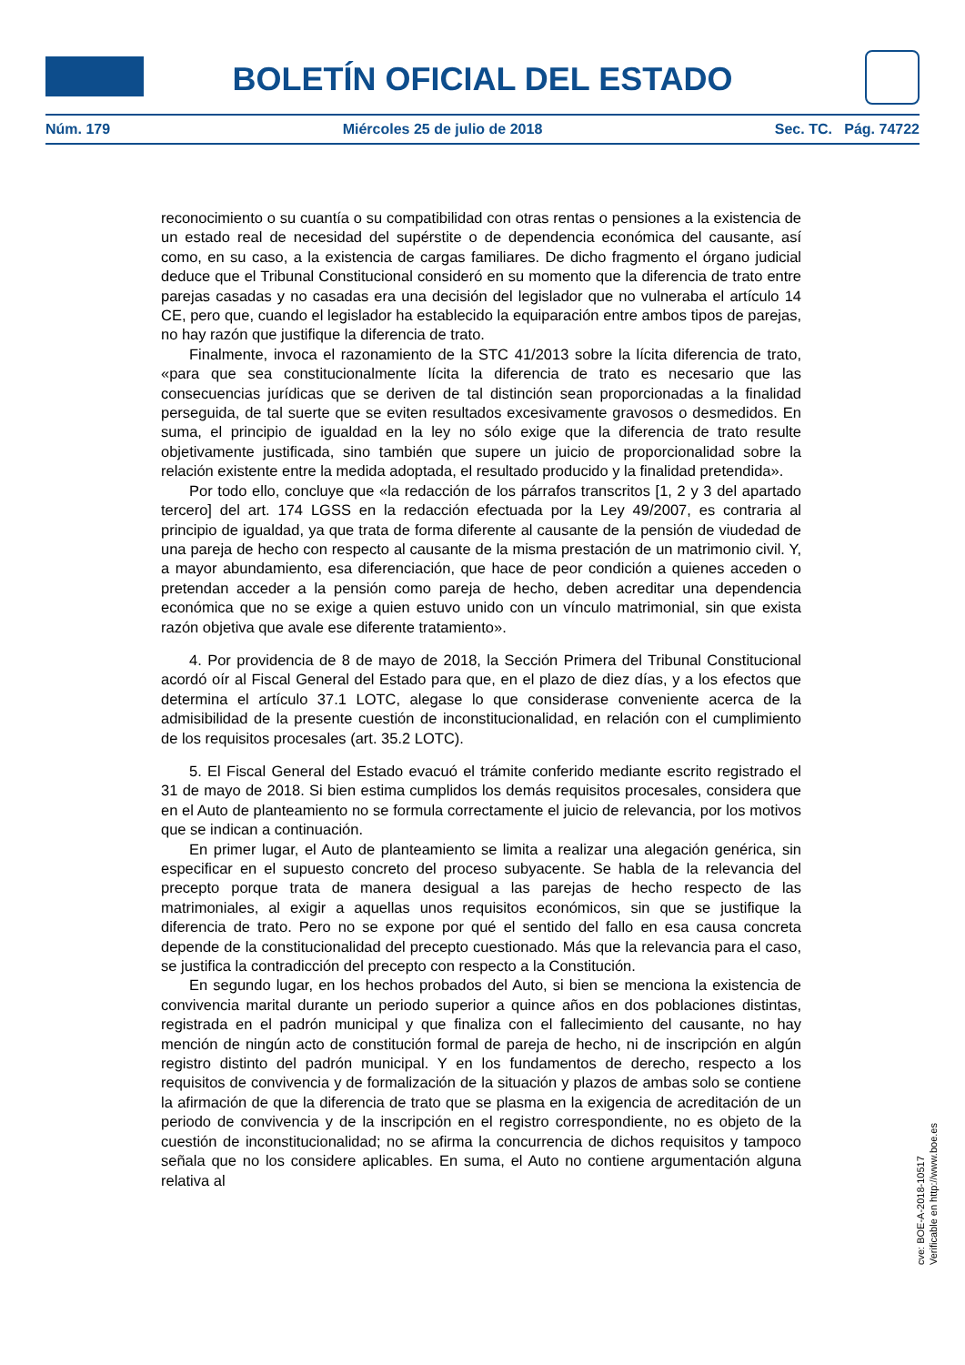BOLETÍN OFICIAL DEL ESTADO
Núm. 179 Miércoles 25 de julio de 2018 Sec. TC. Pág. 74722
reconocimiento o su cuantía o su compatibilidad con otras rentas o pensiones a la existencia de un estado real de necesidad del supérstite o de dependencia económica del causante, así como, en su caso, a la existencia de cargas familiares. De dicho fragmento el órgano judicial deduce que el Tribunal Constitucional consideró en su momento que la diferencia de trato entre parejas casadas y no casadas era una decisión del legislador que no vulneraba el artículo 14 CE, pero que, cuando el legislador ha establecido la equiparación entre ambos tipos de parejas, no hay razón que justifique la diferencia de trato.
Finalmente, invoca el razonamiento de la STC 41/2013 sobre la lícita diferencia de trato, «para que sea constitucionalmente lícita la diferencia de trato es necesario que las consecuencias jurídicas que se deriven de tal distinción sean proporcionadas a la finalidad perseguida, de tal suerte que se eviten resultados excesivamente gravosos o desmedidos. En suma, el principio de igualdad en la ley no sólo exige que la diferencia de trato resulte objetivamente justificada, sino también que supere un juicio de proporcionalidad sobre la relación existente entre la medida adoptada, el resultado producido y la finalidad pretendida».
Por todo ello, concluye que «la redacción de los párrafos transcritos [1, 2 y 3 del apartado tercero] del art. 174 LGSS en la redacción efectuada por la Ley 49/2007, es contraria al principio de igualdad, ya que trata de forma diferente al causante de la pensión de viudedad de una pareja de hecho con respecto al causante de la misma prestación de un matrimonio civil. Y, a mayor abundamiento, esa diferenciación, que hace de peor condición a quienes acceden o pretendan acceder a la pensión como pareja de hecho, deben acreditar una dependencia económica que no se exige a quien estuvo unido con un vínculo matrimonial, sin que exista razón objetiva que avale ese diferente tratamiento».
4. Por providencia de 8 de mayo de 2018, la Sección Primera del Tribunal Constitucional acordó oír al Fiscal General del Estado para que, en el plazo de diez días, y a los efectos que determina el artículo 37.1 LOTC, alegase lo que considerase conveniente acerca de la admisibilidad de la presente cuestión de inconstitucionalidad, en relación con el cumplimiento de los requisitos procesales (art. 35.2 LOTC).
5. El Fiscal General del Estado evacuó el trámite conferido mediante escrito registrado el 31 de mayo de 2018. Si bien estima cumplidos los demás requisitos procesales, considera que en el Auto de planteamiento no se formula correctamente el juicio de relevancia, por los motivos que se indican a continuación.
En primer lugar, el Auto de planteamiento se limita a realizar una alegación genérica, sin especificar en el supuesto concreto del proceso subyacente. Se habla de la relevancia del precepto porque trata de manera desigual a las parejas de hecho respecto de las matrimoniales, al exigir a aquellas unos requisitos económicos, sin que se justifique la diferencia de trato. Pero no se expone por qué el sentido del fallo en esa causa concreta depende de la constitucionalidad del precepto cuestionado. Más que la relevancia para el caso, se justifica la contradicción del precepto con respecto a la Constitución.
En segundo lugar, en los hechos probados del Auto, si bien se menciona la existencia de convivencia marital durante un periodo superior a quince años en dos poblaciones distintas, registrada en el padrón municipal y que finaliza con el fallecimiento del causante, no hay mención de ningún acto de constitución formal de pareja de hecho, ni de inscripción en algún registro distinto del padrón municipal. Y en los fundamentos de derecho, respecto a los requisitos de convivencia y de formalización de la situación y plazos de ambas solo se contiene la afirmación de que la diferencia de trato que se plasma en la exigencia de acreditación de un periodo de convivencia y de la inscripción en el registro correspondiente, no es objeto de la cuestión de inconstitucionalidad; no se afirma la concurrencia de dichos requisitos y tampoco señala que no los considere aplicables. En suma, el Auto no contiene argumentación alguna relativa al
cve: BOE-A-2018-10517
Verificable en http://www.boe.es